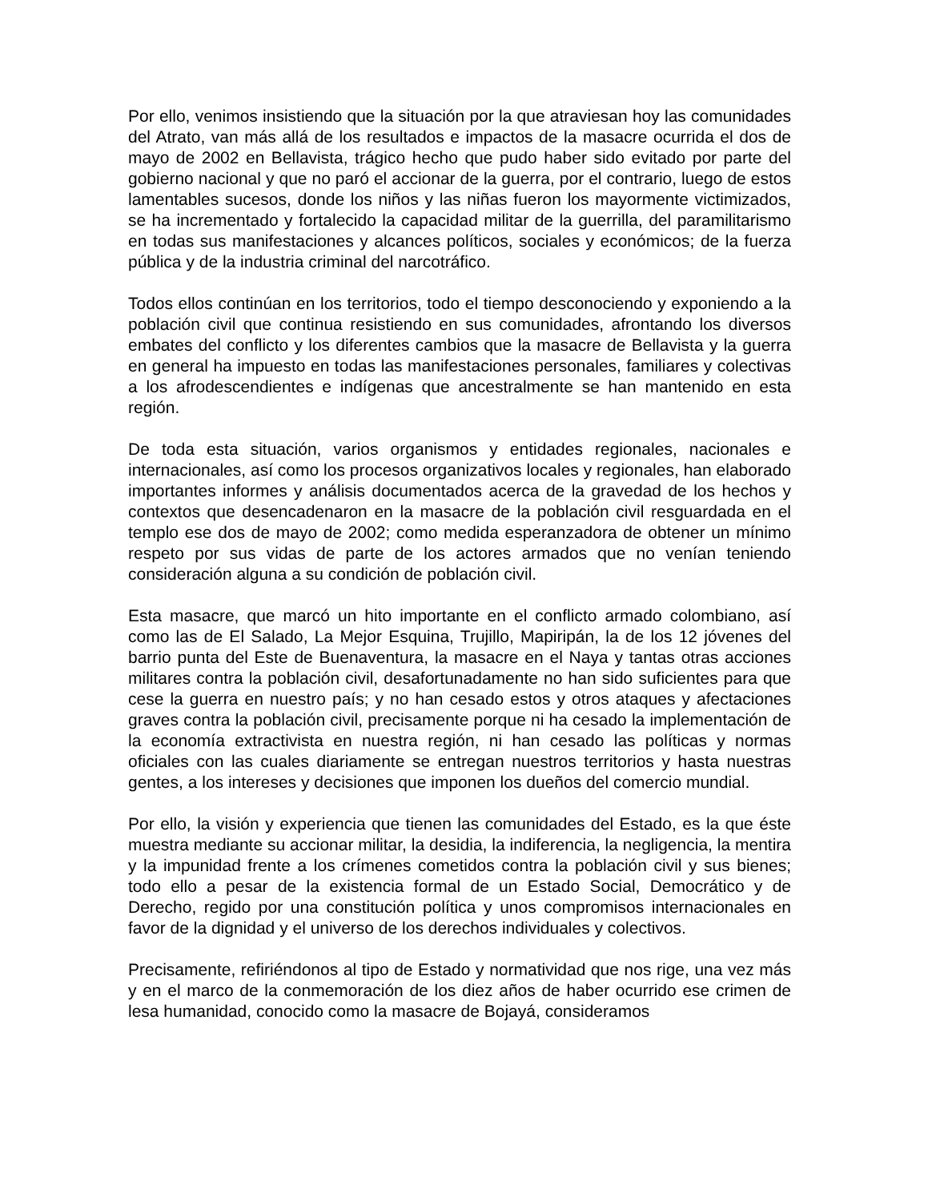Por ello, venimos insistiendo que la situación por la que atraviesan hoy las comunidades del Atrato, van más allá de los resultados e impactos de la masacre ocurrida el dos de mayo de 2002 en Bellavista, trágico hecho que pudo haber sido evitado por parte del gobierno nacional y que no paró el accionar de la guerra, por el contrario, luego de estos lamentables sucesos, donde los niños y las niñas fueron los mayormente victimizados, se ha incrementado y fortalecido la capacidad militar de la guerrilla, del paramilitarismo en todas sus manifestaciones y alcances políticos, sociales y económicos; de la fuerza pública y de la industria criminal del narcotráfico.
Todos ellos continúan en los territorios, todo el tiempo desconociendo y exponiendo a la población civil que continua resistiendo en sus comunidades, afrontando los diversos embates del conflicto y los diferentes cambios que la masacre de Bellavista y la guerra en general ha impuesto en todas las manifestaciones personales, familiares y colectivas a los afrodescendientes e indígenas que ancestralmente se han mantenido en esta región.
De toda esta situación, varios organismos y entidades regionales, nacionales e internacionales, así como los procesos organizativos locales y regionales, han elaborado importantes informes y análisis documentados acerca de la gravedad de los hechos y contextos que desencadenaron en la masacre de la población civil resguardada en el templo ese dos de mayo de 2002; como medida esperanzadora de obtener un mínimo respeto por sus vidas de parte de los actores armados que no venían teniendo consideración alguna a su condición de población civil.
Esta masacre, que marcó un hito importante en el conflicto armado colombiano, así como las de El Salado, La Mejor Esquina, Trujillo, Mapiripán, la de los 12 jóvenes del barrio punta del Este de Buenaventura, la masacre en el Naya y tantas otras acciones militares contra la población civil, desafortunadamente no han sido suficientes para que cese la guerra en nuestro país; y no han cesado estos y otros ataques y afectaciones graves contra la población civil, precisamente porque ni ha cesado la implementación de la economía extractivista en nuestra región, ni han cesado las políticas y normas oficiales con las cuales diariamente se entregan nuestros territorios y hasta nuestras gentes, a los intereses y decisiones que imponen los dueños del comercio mundial.
Por ello, la visión y experiencia que tienen las comunidades del Estado, es la que éste muestra mediante su accionar militar, la desidia, la indiferencia, la negligencia, la mentira y la impunidad frente a los crímenes cometidos contra la población civil y sus bienes; todo ello a pesar de la existencia formal de un Estado Social, Democrático y de Derecho, regido por una constitución política y unos compromisos internacionales en favor de la dignidad y el universo de los derechos individuales y colectivos.
Precisamente, refiriéndonos al tipo de Estado y normatividad que nos rige, una vez más y en el marco de la conmemoración de los diez años de haber ocurrido ese crimen de lesa humanidad, conocido como la masacre de Bojayá, consideramos